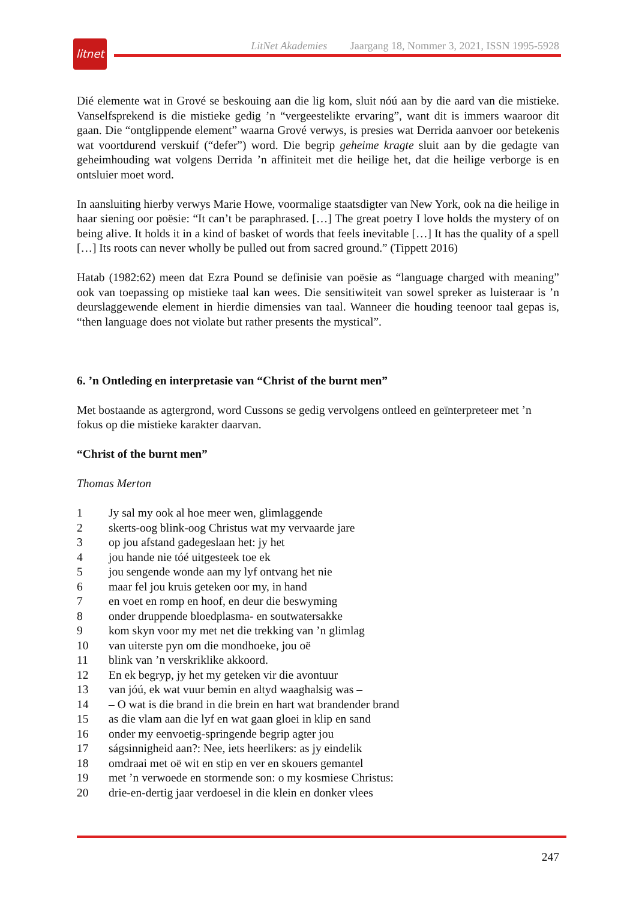litnet
LitNet Akademies Jaargang 18, Nommer 3, 2021, ISSN 1995-5928
Dié elemente wat in Grové se beskouing aan die lig kom, sluit nóú aan by die aard van die mistieke. Vanselfsprekend is die mistieke gedig ’n “vergeestelikte ervaring”, want dit is immers waaroor dit gaan. Die “ontglippende element” waarna Grové verwys, is presies wat Derrida aanvoer oor betekenis wat voortdurend verskuif (“defer”) word. Die begrip geheime kragte sluit aan by die gedagte van geheimhouding wat volgens Derrida ’n affiniteit met die heilige het, dat die heilige verborge is en ontsluier moet word.
In aansluiting hierby verwys Marie Howe, voormalige staatsdigter van New York, ook na die heilige in haar siening oor poësie: “It can’t be paraphrased. […] The great poetry I love holds the mystery of on being alive. It holds it in a kind of basket of words that feels inevitable […] It has the quality of a spell […] Its roots can never wholly be pulled out from sacred ground.” (Tippett 2016)
Hatab (1982:62) meen dat Ezra Pound se definisie van poësie as “language charged with meaning” ook van toepassing op mistieke taal kan wees. Die sensitiwiteit van sowel spreker as luisteraar is ’n deurslaggewende element in hierdie dimensies van taal. Wanneer die houding teenoor taal gepas is, “then language does not violate but rather presents the mystical”.
6. ’n Ontleding en interpretasie van “Christ of the burnt men”
Met bostaande as agtergrond, word Cussons se gedig vervolgens ontleed en geïnterpreteer met ’n fokus op die mistieke karakter daarvan.
“Christ of the burnt men”
Thomas Merton
1 Jy sal my ook al hoe meer wen, glimlaggende
2 skerts-oog blink-oog Christus wat my vervaarde jare
3 op jou afstand gadegeslaan het: jy het
4 jou hande nie tóé uitgesteek toe ek
5 jou sengende wonde aan my lyf ontvang het nie
6 maar fel jou kruis geteken oor my, in hand
7 en voet en romp en hoof, en deur die beswyming
8 onder druppende bloedplasma- en soutwatersakke
9 kom skyn voor my met net die trekking van ’n glimlag
10 van uiterste pyn om die mondhoeke, jou oë
11 blink van ’n verskriklike akkoord.
12 En ek begryp, jy het my geteken vir die avontuur
13 van jóú, ek wat vuur bemin en altyd waaghalsig was –
14 – O wat is die brand in die brein en hart wat brandender brand
15 as die vlam aan die lyf en wat gaan gloei in klip en sand
16 onder my eenvoetig-springende begrip agter jou
17 ságsinnigheid aan?: Nee, iets heerlikers: as jy eindelik
18 omdraai met oë wit en stip en ver en skouers gemantel
19 met ’n verwoede en stormende son: o my kosmiese Christus:
20 drie-en-dertig jaar verdoesel in die klein en donker vlees
247